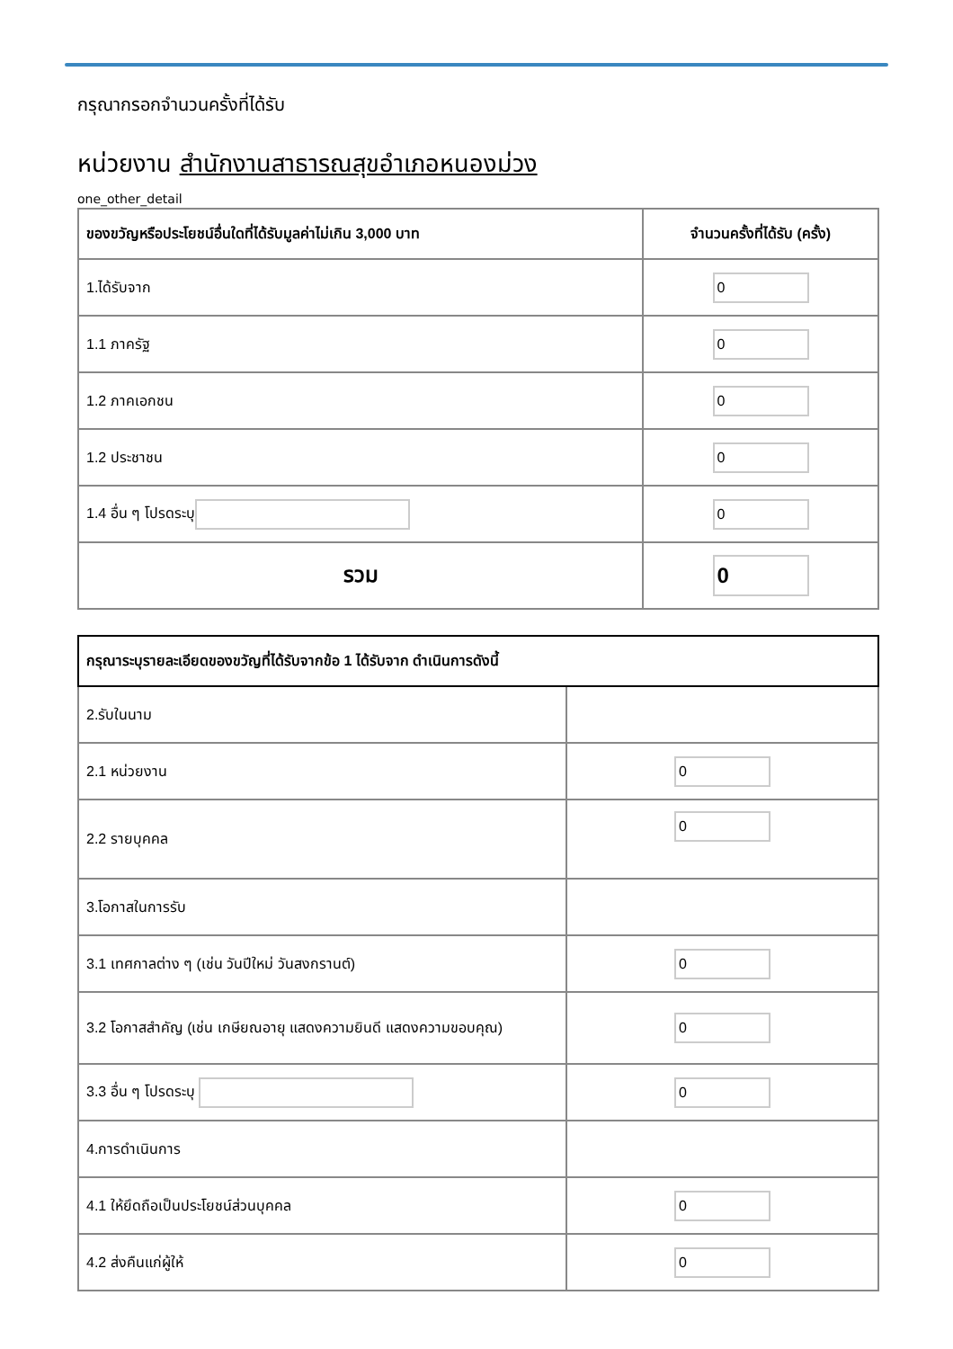กรุณากรอกจำนวนครั้งที่ได้รับ
หน่วยงาน สำนักงานสาธารณสุขอำเภอหนองม่วง
one_other_detail
| ของขวัญหรือประโยชน์อื่นใดที่ได้รับมูลค่าไม่เกิน 3,000 บาท | จำนวนครั้งที่ได้รับ (ครั้ง) |
| --- | --- |
| 1.ได้รับจาก | 0 |
| 1.1 ภาครัฐ | 0 |
| 1.2 ภาคเอกชน | 0 |
| 1.2 ประชาชน | 0 |
| 1.4 อื่น ๆ โปรดระบุ | 0 |
| รวม | 0 |
| กรุณาระบุรายละเอียดของขวัญที่ได้รับจากข้อ 1 ได้รับจาก ดำเนินการดังนี้ | |
| --- | --- |
| 2.รับในนาม | |
| 2.1 หน่วยงาน | 0 |
| 2.2 รายบุคคล | 0 |
| 3.โอกาสในการรับ | |
| 3.1 เทศกาลต่าง ๆ (เช่น วันปีใหม่ วันสงกรานต์) | 0 |
| 3.2 โอกาสสำคัญ (เช่น เกษียณอายุ แสดงความยินดี แสดงความขอบคุณ) | 0 |
| 3.3 อื่น ๆ โปรดระบุ | 0 |
| 4.การดำเนินการ | |
| 4.1 ให้ยึดถือเป็นประโยชน์ส่วนบุคคล | 0 |
| 4.2 ส่งคืนแก่ผู้ให้ | 0 |